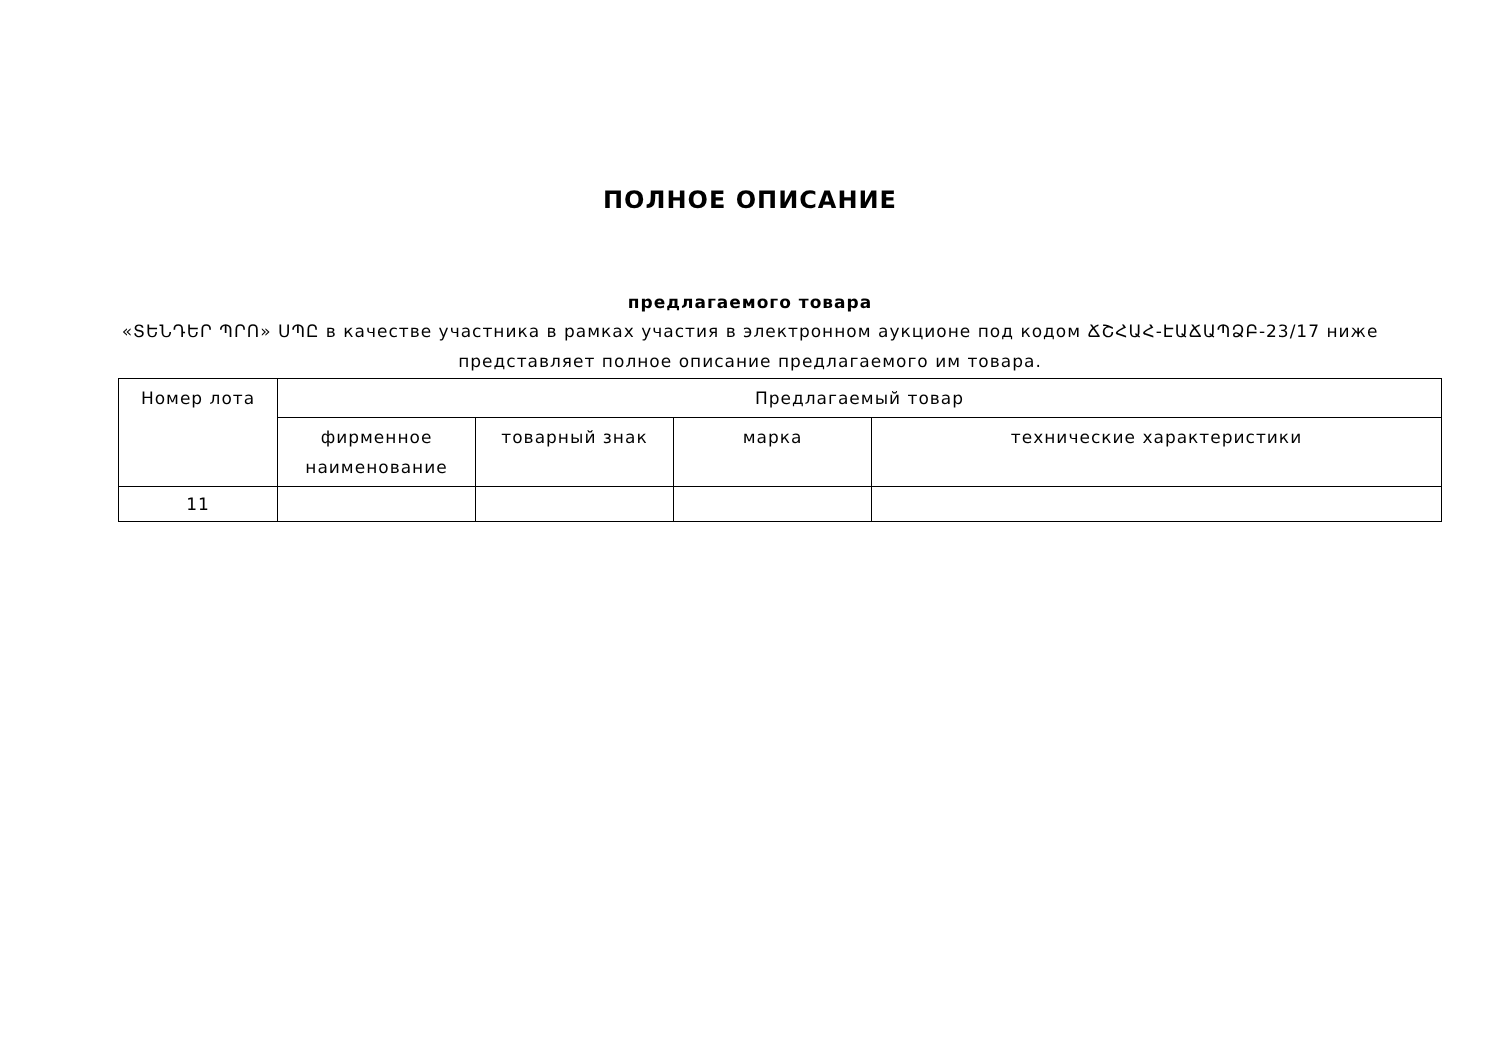ПОЛНОЕ ОПИСАНИЕ
предлагаемого товара
«ՏԵՆԴԵՐ ՊՐՈ» ՍՊԸ в качестве участника в рамках участия в электронном аукционе под кодом ՃՇՀԱՀ-ԷԱՃԱՊՁԲ-23/17 ниже представляет полное описание предлагаемого им товара.
| Номер лота | Предлагаемый товар | | | |
| --- | --- | --- | --- | --- |
| | фирменное наименование | товарный знак | марка | технические характеристики |
| 11 | | | | |